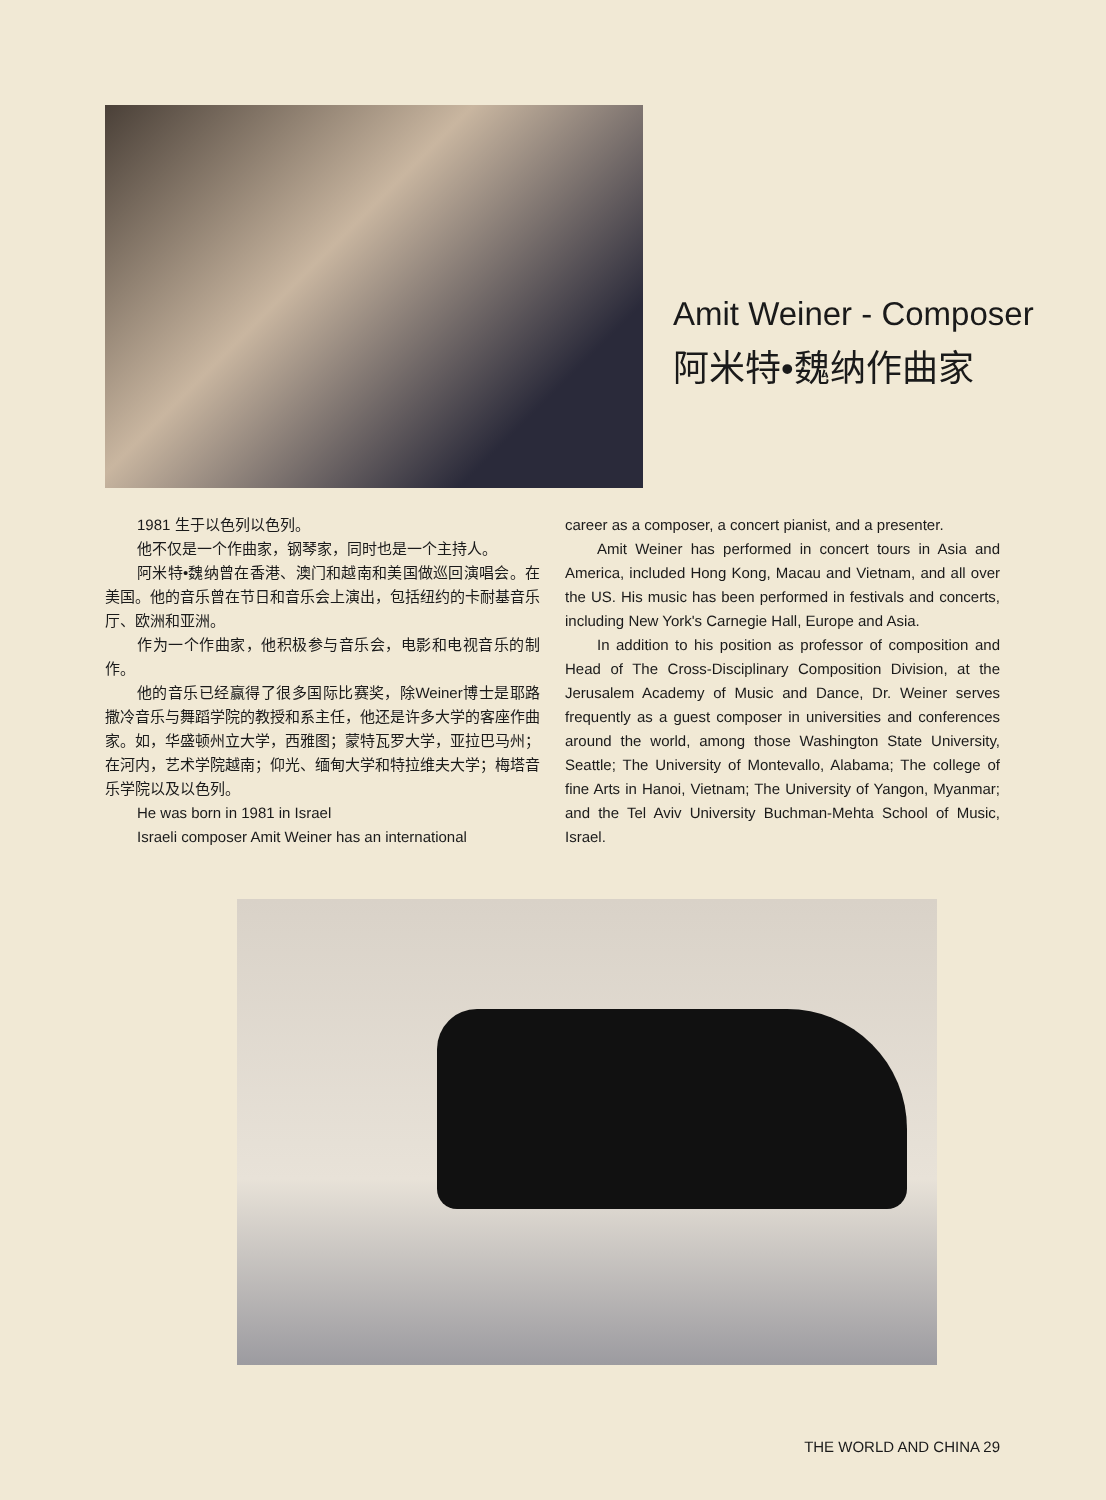Amit Weiner - Composer
阿米特•魏纳作曲家
1981 生于以色列以色列。
他不仅是一个作曲家，钢琴家，同时也是一个主持人。
阿米特•魏纳曾在香港、澳门和越南和美国做巡回演唱会。在美国。他的音乐曾在节日和音乐会上演出，包括纽约的卡耐基音乐厅、欧洲和亚洲。
作为一个作曲家，他积极参与音乐会，电影和电视音乐的制作。
他的音乐已经赢得了很多国际比赛奖，除Weiner博士是耶路撒冷音乐与舞蹈学院的教授和系主任，他还是许多大学的客座作曲家。如，华盛顿州立大学，西雅图；蒙特瓦罗大学，亚拉巴马州；在河内，艺术学院越南；仰光、缅甸大学和特拉维夫大学；梅塔音乐学院以及以色列。
He was born in 1981 in Israel
Israeli composer Amit Weiner has an international
career as a composer, a concert pianist, and a presenter.
Amit Weiner has performed in concert tours in Asia and America, included Hong Kong, Macau and Vietnam, and all over the US. His music has been performed in festivals and concerts, including New York's Carnegie Hall, Europe and Asia.
In addition to his position as professor of composition and Head of The Cross-Disciplinary Composition Division, at the Jerusalem Academy of Music and Dance, Dr. Weiner serves frequently as a guest composer in universities and conferences around the world, among those Washington State University, Seattle; The University of Montevallo, Alabama; The college of fine Arts in Hanoi, Vietnam; The University of Yangon, Myanmar; and the Tel Aviv University Buchman-Mehta School of Music, Israel.
THE WORLD AND CHINA 29